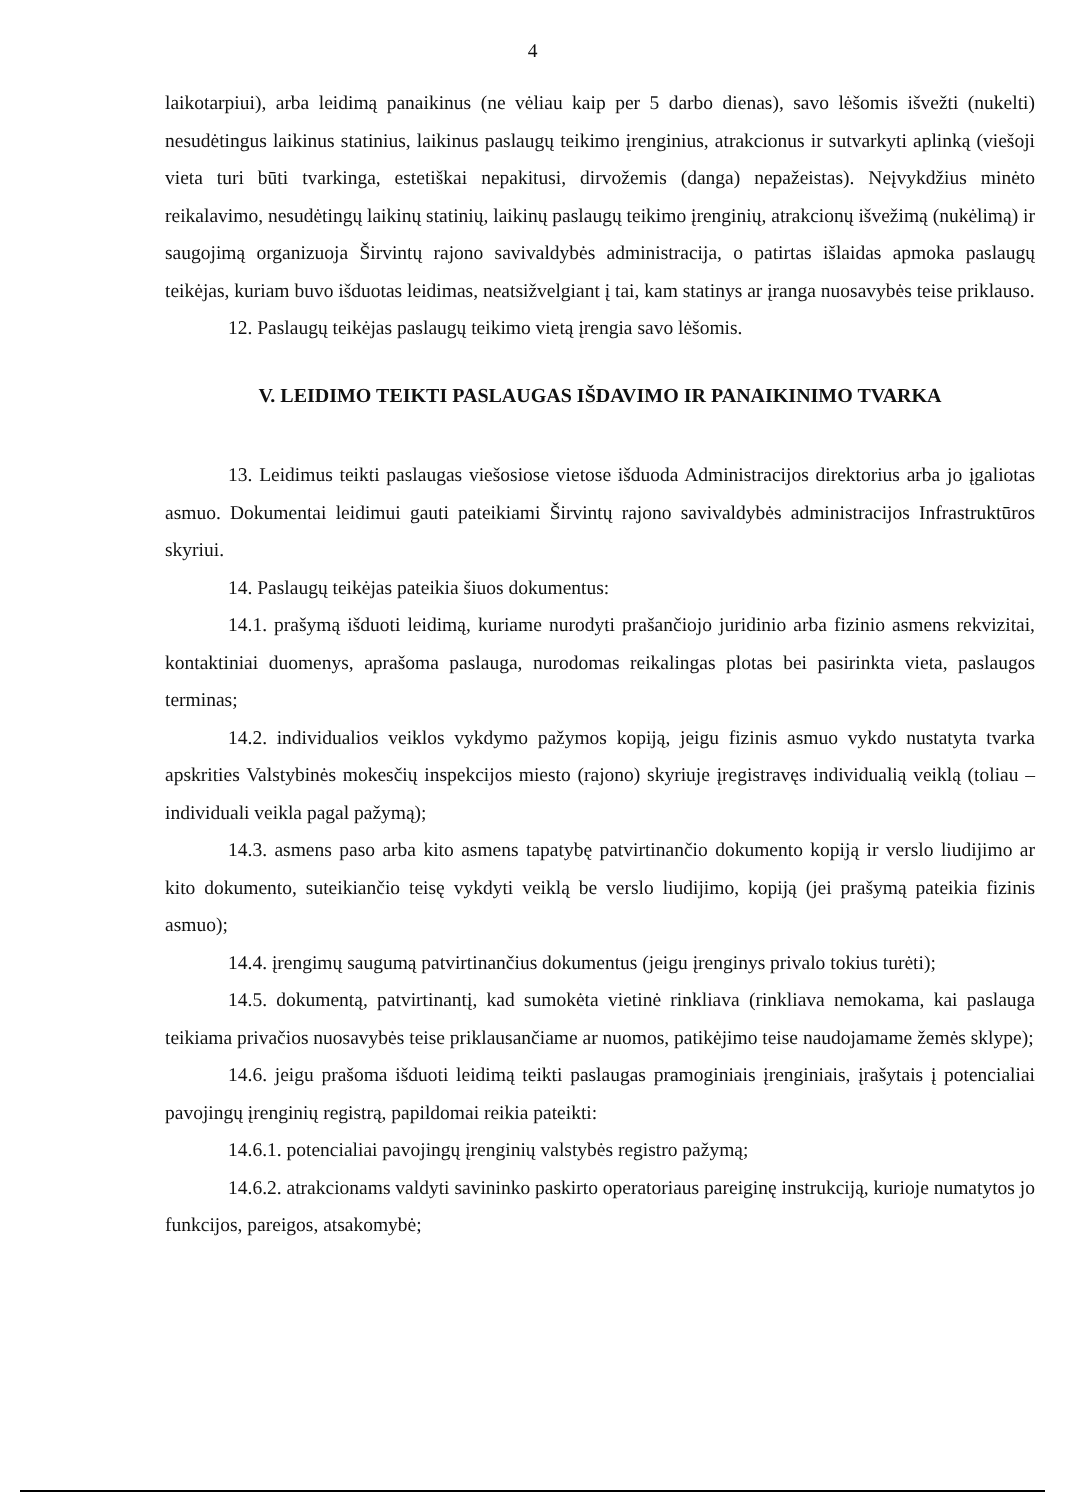4
laikotarpiui), arba leidimą panaikinus (ne vėliau kaip per 5 darbo dienas), savo lėšomis išvežti (nukelti) nesudėtingus laikinus statinius, laikinus paslaugų teikimo įrenginius, atrakcionus ir sutvarkyti aplinką (viešoji vieta turi būti tvarkinga, estetiškai nepakitusi, dirvožemis (danga) nepažeistas). Neįvykdžius minėto reikalavimo, nesudėtingų laikinų statinių, laikinų paslaugų teikimo įrenginių, atrakcionų išvežimą (nukėlimą) ir saugojimą organizuoja Širvintų rajono savivaldybės administracija, o patirtas išlaidas apmoka paslaugų teikėjas, kuriam buvo išduotas leidimas, neatsižvelgiant į tai, kam statinys ar įranga nuosavybės teise priklauso.
12. Paslaugų teikėjas paslaugų teikimo vietą įrengia savo lėšomis.
V. LEIDIMO TEIKTI PASLAUGAS IŠDAVIMO IR PANAIKINIMO TVARKA
13. Leidimus teikti paslaugas viešosiose vietose išduoda Administracijos direktorius arba jo įgaliotas asmuo. Dokumentai leidimui gauti pateikiami Širvintų rajono savivaldybės administracijos Infrastruktūros skyriui.
14. Paslaugų teikėjas pateikia šiuos dokumentus:
14.1. prašymą išduoti leidimą, kuriame nurodyti prašančiojo juridinio arba fizinio asmens rekvizitai, kontaktiniai duomenys, aprašoma paslauga, nurodomas reikalingas plotas bei pasirinkta vieta, paslaugos terminas;
14.2. individualios veiklos vykdymo pažymos kopiją, jeigu fizinis asmuo vykdo nustatyta tvarka apskrities Valstybinės mokesčių inspekcijos miesto (rajono) skyriuje įregistravęs individualią veiklą (toliau – individuali veikla pagal pažymą);
14.3. asmens paso arba kito asmens tapatybę patvirtinančio dokumento kopiją ir verslo liudijimo ar kito dokumento, suteikiančio teisę vykdyti veiklą be verslo liudijimo, kopiją (jei prašymą pateikia fizinis asmuo);
14.4. įrengimų saugumą patvirtinančius dokumentus (jeigu įrenginys privalo tokius turėti);
14.5. dokumentą, patvirtinantį, kad sumokėta vietinė rinkliava (rinkliava nemokama, kai paslauga teikiama privačios nuosavybės teise priklausančiame ar nuomos, patikėjimo teise naudojamame žemės sklype);
14.6. jeigu prašoma išduoti leidimą teikti paslaugas pramoginiais įrenginiais, įrašytais į potencialiai pavojingų įrenginių registrą, papildomai reikia pateikti:
14.6.1. potencialiai pavojingų įrenginių valstybės registro pažymą;
14.6.2. atrakcionams valdyti savininko paskirto operatoriaus pareiginę instrukciją, kurioje numatytos jo funkcijos, pareigos, atsakomybė;